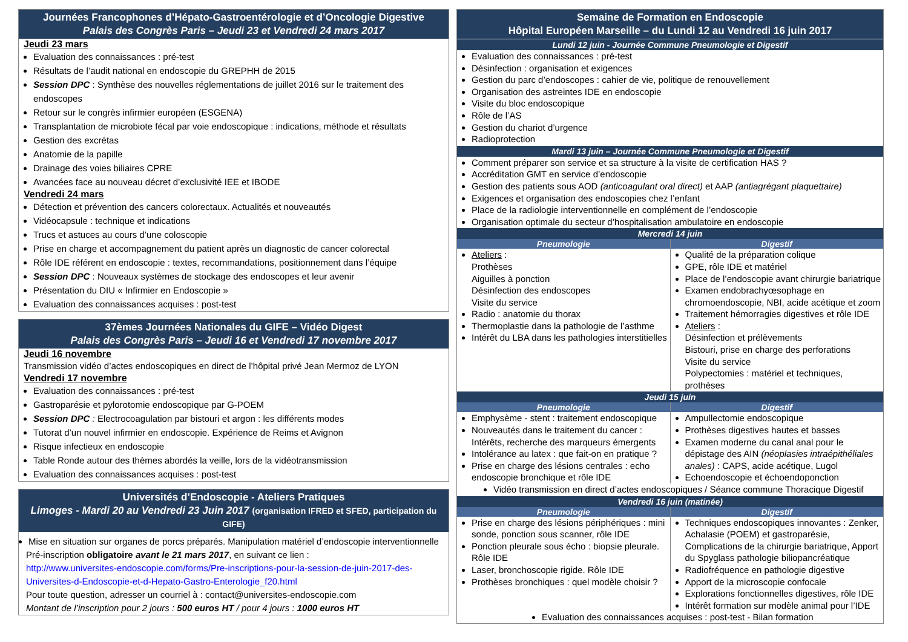Journées Francophones d’Hépato-Gastroentérologie et d’Oncologie Digestive
Palais des Congrès Paris – Jeudi 23 et Vendredi 24 mars 2017
Jeudi 23 mars
Evaluation des connaissances : pré-test
Résultats de l’audit national en endoscopie du GREPHH de 2015
Session DPC : Synthèse des nouvelles réglementations de juillet 2016 sur le traitement des endoscopes
Retour sur le congrès infirmier européen (ESGENA)
Transplantation de microbiote fécal par voie endoscopique : indications, méthode et résultats
Gestion des excrétas
Anatomie de la papille
Drainage des voies biliaires CPRE
Avancées face au nouveau décret d’exclusivité IEE et IBODE
Vendredi 24 mars
Détection et prévention des cancers colorectaux. Actualités et nouveautés
Vidéocapsule : technique et indications
Trucs et astuces au cours d’une coloscopie
Prise en charge et accompagnement du patient après un diagnostic de cancer colorectal
Rôle IDE référent en endoscopie : textes, recommandations, positionnement dans l’équipe
Session DPC : Nouveaux systèmes de stockage des endoscopes et leur avenir
Présentation du DIU « Infirmier en Endoscopie »
Evaluation des connaissances acquises : post-test
37èmes Journées Nationales du GIFE – Vidéo Digest
Palais des Congrès Paris – Jeudi 16 et Vendredi 17 novembre 2017
Jeudi 16 novembre
Transmission vidéo d’actes endoscopiques en direct de l’hôpital privé Jean Mermoz de LYON
Vendredi 17 novembre
Evaluation des connaissances : pré-test
Gastroparésie et pylorotomie endoscopique par G-POEM
Session DPC : Electrocoagulation par bistouri et argon : les différents modes
Tutorat d’un nouvel infirmier en endoscopie. Expérience de Reims et Avignon
Risque infectieux en endoscopie
Table Ronde autour des thèmes abordés la veille, lors de la vidéotransmission
Evaluation des connaissances acquises : post-test
Universités d’Endoscopie - Ateliers Pratiques
Limoges - Mardi 20 au Vendredi 23 Juin 2017 (organisation IFRED et SFED, participation du GIFE)
Mise en situation sur organes de porcs préparés. Manipulation matériel d’endoscopie interventionnelle
Pré-inscription obligatoire avant le 21 mars 2017, en suivant ce lien :
http://www.universites-endoscopie.com/forms/Pre-inscriptions-pour-la-session-de-juin-2017-des-Universites-d-Endoscopie-et-d-Hepato-Gastro-Enterologie_f20.html
Pour toute question, adresser un courriel à : contact@universites-endoscopie.com
Montant de l’inscription pour 2 jours : 500 euros HT / pour 4 jours : 1000 euros HT
Semaine de Formation en Endoscopie
Hôpital Européen Marseille – du Lundi 12 au Vendredi 16 juin 2017
Lundi 12 juin - Journée Commune Pneumologie et Digestif
Evaluation des connaissances : pré-test
Désinfection : organisation et exigences
Gestion du parc d’endoscopes : cahier de vie, politique de renouvellement
Organisation des astreintes IDE en endoscopie
Visite du bloc endoscopique
Rôle de l’AS
Gestion du chariot d’urgence
Radioprotection
Mardi 13 juin – Journée Commune Pneumologie et Digestif
Comment préparer son service et sa structure à la visite de certification HAS ?
Accréditation GMT en service d’endoscopie
Gestion des patients sous AOD (anticoagulant oral direct) et AAP (antiagrégant plaquettaire)
Exigences et organisation des endoscopies chez l’enfant
Place de la radiologie interventionnelle en complément de l’endoscopie
Organisation optimale du secteur d’hospitalisation ambulatoire en endoscopie
Mercredi 14 juin
| Pneumologie | Digestif |
| Ateliers : Prothèses Aiguilles à ponction Désinfection des endoscopes Visite du service Radio : anatomie du thorax Thermoplastie dans la pathologie de l’asthme Intérêt du LBA dans les pathologies interstitielles | Qualité de la préparation colique GPE, rôle IDE et matériel Place de l’endoscopie avant chirurgie bariatrique Examen endobrachyœsophage en chromoendoscopie, NBI, acide acétique et zoom Traitement hémorragies digestives et rôle IDE Ateliers : Désinfection et prélèvements Bistouri, prise en charge des perforations Visite du service Polypectomies : matériel et techniques, prothèses |
Jeudi 15 juin
| Pneumologie | Digestif |
| Emphysème - stent : traitement endoscopique Nouveautés dans le traitement du cancer : Intérêts, recherche des marqueurs émergents Intolérance au latex : que fait-on en pratique ? Prise en charge des lésions centrales : echo endoscopie bronchique et rôle IDE | Ampullectomie endoscopique Prothèses digestives hautes et basses Examen moderne du canal anal pour le dépistage des AIN (néoplasies intraépithéliales anales) : CAPS, acide acétique, Lugol Echoendoscopie et échoendoponction |
Vidéo transmission en direct d’actes endoscopiques / Séance commune Thoracique Digestif
Vendredi 16 juin (matinée)
| Pneumologie | Digestif |
| Prise en charge des lésions périphériques : mini sonde, ponction sous scanner, rôle IDE Ponction pleurale sous écho : biopsie pleurale. Rôle IDE Laser, bronchoscopie rigide. Rôle IDE Prothèses bronchiques : quel modèle choisir ? | Techniques endoscopiques innovantes : Zenker, Achalasie (POEM) et gastroparésie, Complications de la chirurgie bariatrique, Apport du Spyglass pathologie biliopancréatique Radiofréquence en pathologie digestive Apport de la microscopie confocale Explorations fonctionnelles digestives, rôle IDE Intérêt formation sur modèle animal pour l’IDE |
Evaluation des connaissances acquises : post-test - Bilan formation